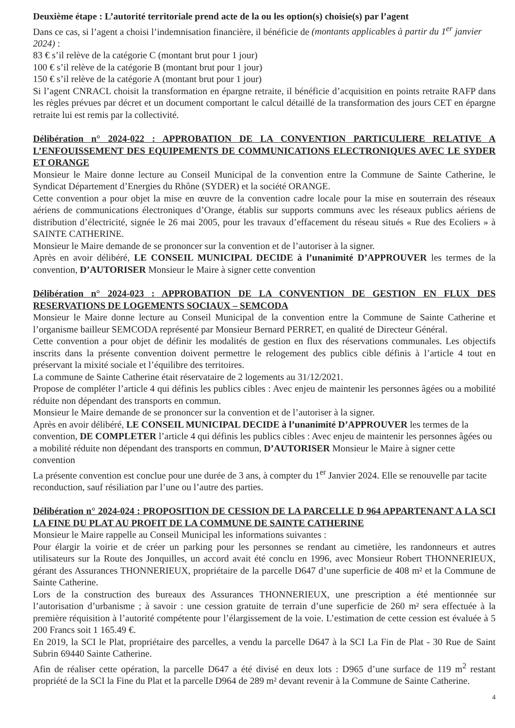Deuxième étape : L’autorité territoriale prend acte de la ou les option(s) choisie(s) par l’agent
Dans ce cas, si l’agent a choisi l’indemnisation financière, il bénéficie de (montants applicables à partir du 1<sup>er</sup> janvier 2024) :
83 € s’il relève de la catégorie C (montant brut pour 1 jour)
100 € s’il relève de la catégorie B (montant brut pour 1 jour)
150 € s’il relève de la catégorie A (montant brut pour 1 jour)
Si l’agent CNRACL choisit la transformation en épargne retraite, il bénéficie d’acquisition en points retraite RAFP dans les règles prévues par décret et un document comportant le calcul détaillé de la transformation des jours CET en épargne retraite lui est remis par la collectivité.
Délibération n° 2024-022 : APPROBATION DE LA CONVENTION PARTICULIERE RELATIVE A L’ENFOUISSEMENT DES EQUIPEMENTS DE COMMUNICATIONS ELECTRONIQUES AVEC LE SYDER ET ORANGE
Monsieur le Maire donne lecture au Conseil Municipal de la convention entre la Commune de Sainte Catherine, le Syndicat Département d’Energies du Rhône (SYDER) et la société ORANGE.
Cette convention a pour objet la mise en œuvre de la convention cadre locale pour la mise en souterrain des réseaux aériens de communications électroniques d’Orange, établis sur supports communs avec les réseaux publics aériens de distribution d’électricité, signée le 26 mai 2005, pour les travaux d’effacement du réseau situés « Rue des Ecoliers » à SAINTE CATHERINE.
Monsieur le Maire demande de se prononcer sur la convention et de l’autoriser à la signer.
Après en avoir délibéré, LE CONSEIL MUNICIPAL DECIDE à l’unanimité D’APPROUVER les termes de la convention, D’AUTORISER Monsieur le Maire à signer cette convention
Délibération n° 2024-023 : APPROBATION DE LA CONVENTION DE GESTION EN FLUX DES RESERVATIONS DE LOGEMENTS SOCIAUX – SEMCODA
Monsieur le Maire donne lecture au Conseil Municipal de la convention entre la Commune de Sainte Catherine et l’organisme bailleur SEMCODA représenté par Monsieur Bernard PERRET, en qualité de Directeur Général.
Cette convention a pour objet de définir les modalités de gestion en flux des réservations communales. Les objectifs inscrits dans la présente convention doivent permettre le relogement des publics cible définis à l’article 4 tout en préservant la mixité sociale et l’équilibre des territoires.
La commune de Sainte Catherine était réservataire de 2 logements au 31/12/2021.
Propose de compléter l’article 4 qui définis les publics cibles : Avec enjeu de maintenir les personnes âgées ou a mobilité réduite non dépendant des transports en commun.
Monsieur le Maire demande de se prononcer sur la convention et de l’autoriser à la signer.
Après en avoir délibéré, LE CONSEIL MUNICIPAL DECIDE à l’unanimité D’APPROUVER les termes de la convention, DE COMPLETER l’article 4 qui définis les publics cibles : Avec enjeu de maintenir les personnes âgées ou a mobilité réduite non dépendant des transports en commun, D’AUTORISER Monsieur le Maire à signer cette convention
La présente convention est conclue pour une durée de 3 ans, à compter du 1<sup>er</sup> Janvier 2024. Elle se renouvelle par tacite reconduction, sauf résiliation par l’une ou l’autre des parties.
Délibération n° 2024-024 : PROPOSITION DE CESSION DE LA PARCELLE D 964 APPARTENANT A LA SCI LA FINE DU PLAT AU PROFIT DE LA COMMUNE DE SAINTE CATHERINE
Monsieur le Maire rappelle au Conseil Municipal les informations suivantes :
Pour élargir la voirie et de créer un parking pour les personnes se rendant au cimetière, les randonneurs et autres utilisateurs sur la Route des Jonquilles, un accord avait été conclu en 1996, avec Monsieur Robert THONNERIEUX, gérant des Assurances THONNERIEUX, propriétaire de la parcelle D647 d’une superficie de 408 m² et la Commune de Sainte Catherine.
Lors de la construction des bureaux des Assurances THONNERIEUX, une prescription a été mentionnée sur l’autorisation d’urbanisme ; à savoir : une cession gratuite de terrain d’une superficie de 260 m² sera effectuée à la première réquisition à l’autorité compétente pour l’élargissement de la voie. L’estimation de cette cession est évaluée à 5 200 Francs soit 1 165.49 €.
En 2019, la SCI le Plat, propriétaire des parcelles, a vendu la parcelle D647 à la SCI La Fin de Plat - 30 Rue de Saint Subrin 69440 Sainte Catherine.
Afin de réaliser cette opération, la parcelle D647 a été divisé en deux lots : D965 d’une surface de 119 m<sup>2</sup> restant propriété de la SCI la Fine du Plat et la parcelle D964 de 289 m² devant revenir à la Commune de Sainte Catherine.
4